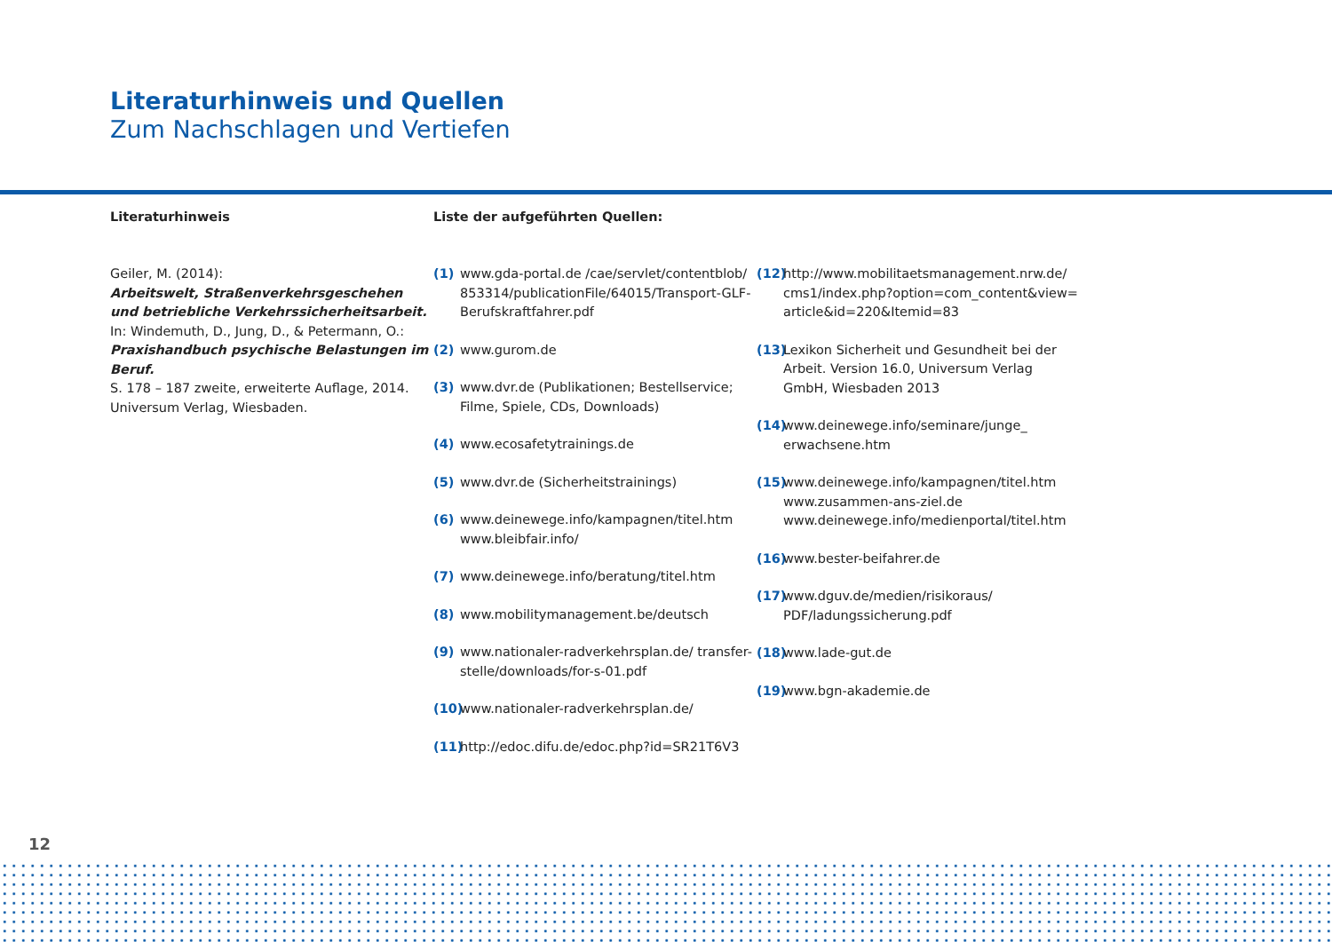Literaturhinweis und Quellen
Zum Nachschlagen und Vertiefen
Literaturhinweis
Geiler, M. (2014):
Arbeitswelt, Straßenverkehrsgeschehen und betriebliche Verkehrssicherheitsarbeit.
In: Windemuth, D., Jung, D., & Petermann, O.:
Praxishandbuch psychische Belastungen im Beruf.
S. 178 – 187 zweite, erweiterte Auflage, 2014. Universum Verlag, Wiesbaden.
Liste der aufgeführten Quellen:
(1) www.gda-portal.de /cae/servlet/contentblob/ 853314/publicationFile/64015/Transport-GLF-Berufskraftfahrer.pdf
(2) www.gurom.de
(3) www.dvr.de (Publikationen; Bestellservice; Filme, Spiele, CDs, Downloads)
(4) www.ecosafetytrainings.de
(5) www.dvr.de (Sicherheitstrainings)
(6) www.deinewege.info/kampagnen/titel.htm
www.bleibfair.info/
(7) www.deinewege.info/beratung/titel.htm
(8) www.mobilitymanagement.be/deutsch
(9) www.nationaler-radverkehrsplan.de/ transfer-stelle/downloads/for-s-01.pdf
(10) www.nationaler-radverkehrsplan.de/
(11) http://edoc.difu.de/edoc.php?id=SR21T6V3
(12) http://www.mobilitaetsmanagement.nrw.de/ cms1/index.php?option=com_content&view= article&id=220&Itemid=83
(13) Lexikon Sicherheit und Gesundheit bei der Arbeit. Version 16.0, Universum Verlag GmbH, Wiesbaden 2013
(14) www.deinewege.info/seminare/junge_ erwachsene.htm
(15) www.deinewege.info/kampagnen/titel.htm
www.zusammen-ans-ziel.de
www.deinewege.info/medienportal/titel.htm
(16) www.bester-beifahrer.de
(17) www.dguv.de/medien/risikoraus/ PDF/ladungssicherung.pdf
(18) www.lade-gut.de
(19) www.bgn-akademie.de
12